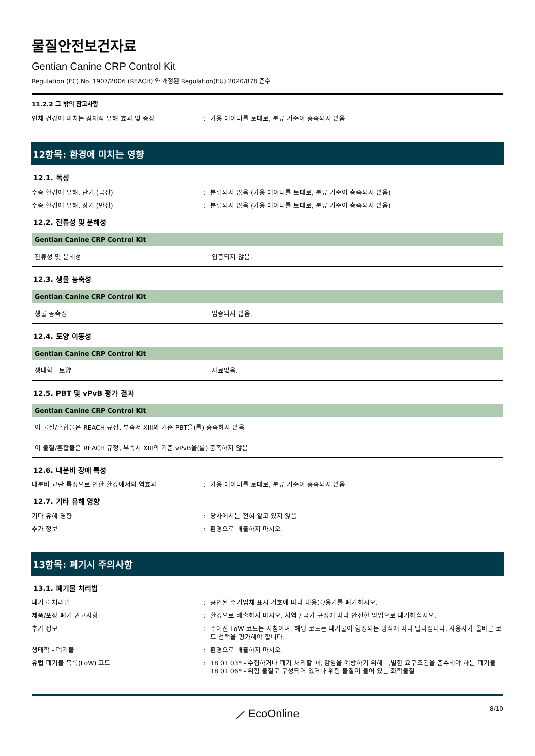물질안전보건자료
Gentian Canine CRP Control Kit
Regulation (EC) No. 1907/2006 (REACH) 와 개정된 Regulation(EU) 2020/878 준수
11.2.2 그 밖의 참고사항
인체 건강에 미치는 잠재적 유해 효과 및 증상 : 가용 데이터를 토대로, 분류 기준이 충족되지 않음
12항목: 환경에 미치는 영향
12.1. 독성
수중 환경에 유해, 단기 (급성) : 분류되지 않음 (가용 데이터를 토대로, 분류 기준이 충족되지 않음)
수중 환경에 유해, 장기 (만성) : 분류되지 않음 (가용 데이터를 토대로, 분류 기준이 충족되지 않음)
12.2. 잔류성 및 분해성
| Gentian Canine CRP Control Kit | |
| --- | --- |
| 잔류성 및 분해성 | 입증되지 않음. |
12.3. 생물 농축성
| Gentian Canine CRP Control Kit | |
| --- | --- |
| 생물 농축성 | 입증되지 않음. |
12.4. 토양 이동성
| Gentian Canine CRP Control Kit | |
| --- | --- |
| 생태학 - 토양 | 자료없음. |
12.5. PBT 및 vPvB 평가 결과
| Gentian Canine CRP Control Kit |
| --- |
| 이 물질/혼합물은 REACH 규정, 부속서 XIII의 기준 PBT을(를) 충족하지 않음 |
| 이 물질/혼합물은 REACH 규정, 부속서 XIII의 기준 vPvB을(를) 충족하지 않음 |
12.6. 내분비 장애 특성
내분비 교란 특성으로 인한 환경에서의 역효과 : 가용 데이터를 토대로, 분류 기준이 충족되지 않음
12.7. 기타 유해 영향
기타 유해 영향 : 당사에서는 전혀 알고 있지 않음
추가 정보 : 환경으로 배출하지 마시오.
13항목: 폐기시 주의사항
13.1. 폐기물 처리법
폐기물 처리법 : 공인된 수거업체 표시 기호에 따라 내용물/용기를 폐기하시오.
제품/포장 폐기 권고사항 : 환경으로 배출하지 마시오. 지역 / 국가 규정에 따라 안전한 방법으로 폐기하십시오.
추가 정보 : 주어진 LoW-코드는 지침이며, 해당 코드는 폐기물이 형성되는 방식에 따라 달라집니다. 사용자가 올바른 코드 선택을 평가해야 합니다.
생태학 - 폐기물 : 환경으로 배출하지 마시오.
유럽 폐기물 목록(LoW) 코드 : 18 01 03* - 수집하거나 폐기 처리할 때, 감염을 예방하기 위해 특별한 요구조건을 준수해야 하는 폐기물
18 01 06* - 위험 물질로 구성되어 있거나 위험 물질이 들어 있는 화학물질
⟋ EcoOnline
8/10